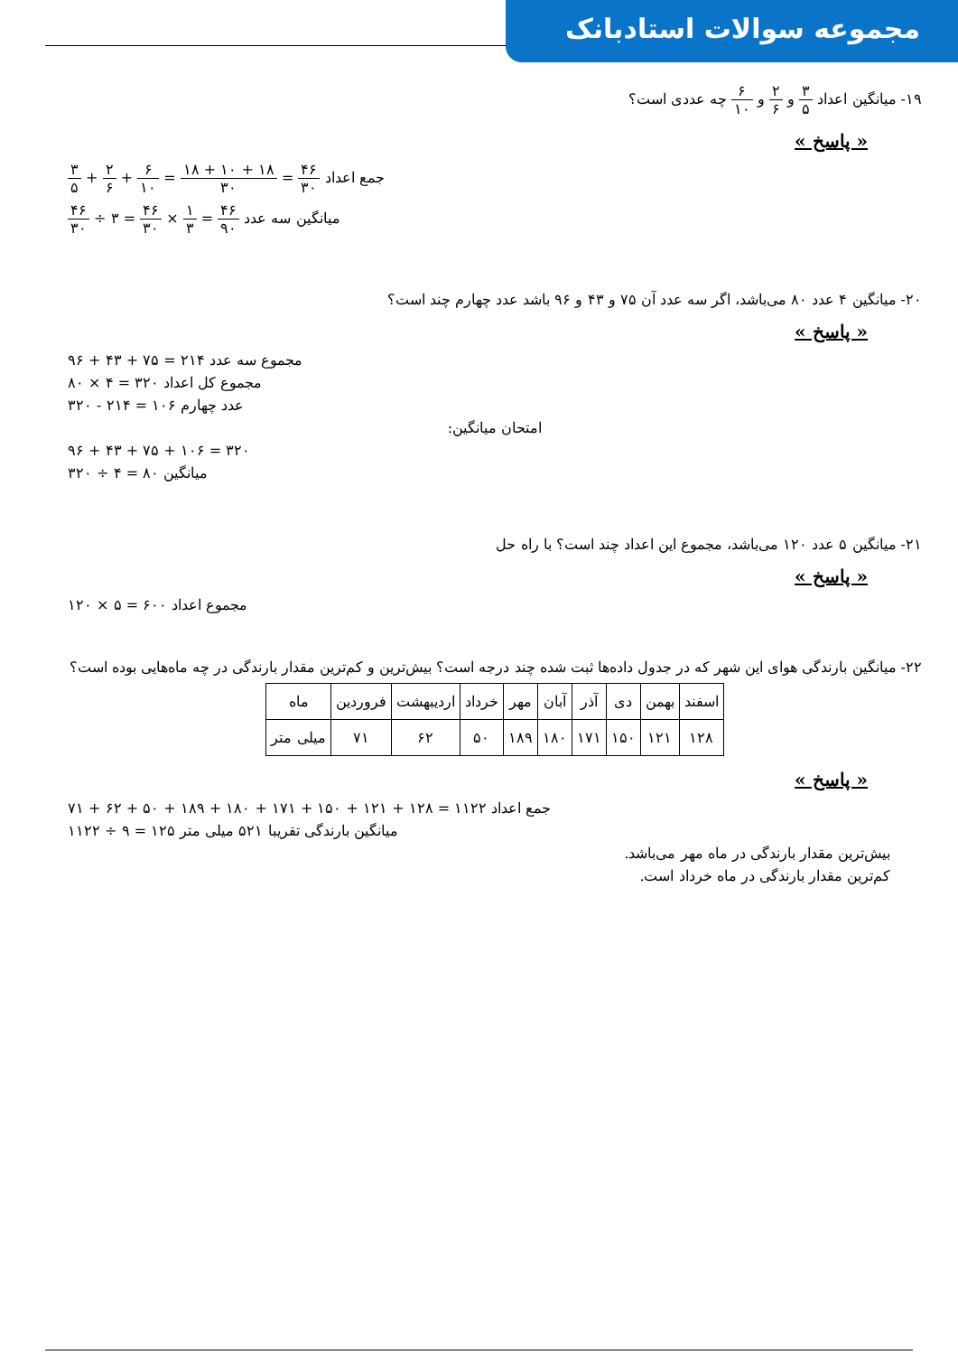مجموعه سوالات استادبانک
۱۹- میانگین اعداد ۳ ۵ و ۲ ۶ و ۶ ۱۰ چه عددی است؟
« پاسخ »
جمع اعداد ۴۶ ۳۰ = ۱۸ + ۱۰ + ۱۸ ۳۰ = ۶ ۱۰ + ۲ ۶ + ۳ ۵
میانگین سه عدد ۴۶ ۹۰ = ۱ ۳ × ۴۶ ۳۰ = ۳ ÷ ۴۶ ۳۰
۲۰- میانگین ۴ عدد ۸۰ می‌باشد، اگر سه عدد آن ۷۵ و ۴۳ و ۹۶ باشد عدد چهارم چند است؟
« پاسخ »
مجموع سه عدد ۲۱۴ = ۷۵ + ۴۳ + ۹۶
مجموع کل اعداد ۳۲۰ = ۴ × ۸۰
عدد چهارم ۱۰۶ = ۲۱۴ - ۳۲۰
امتحان میانگین:
۳۲۰ = ۱۰۶ + ۷۵ + ۴۳ + ۹۶
میانگین ۸۰ = ۴ ÷ ۳۲۰
۲۱- میانگین ۵ عدد ۱۲۰ می‌باشد، مجموع این اعداد چند است؟ با راه حل
« پاسخ »
مجموع اعداد ۶۰۰ = ۵ × ۱۲۰
۲۲- میانگین بارندگی هوای این شهر که در جدول داده‌ها ثبت شده چند درجه است؟ بیش‌ترین و کم‌ترین مقدار بارندگی در چه ماه‌هایی بوده است؟
| اسفند | بهمن | دی | آذر | آبان | مهر | خرداد | اردیبهشت | فروردین | ماه |
| ۱۲۸ | ۱۲۱ | ۱۵۰ | ۱۷۱ | ۱۸۰ | ۱۸۹ | ۵۰ | ۶۲ | ۷۱ | میلی متر |
« پاسخ »
جمع اعداد ۱۱۲۲ = ۱۲۸ + ۱۲۱ + ۱۵۰ + ۱۷۱ + ۱۸۰ + ۱۸۹ + ۵۰ + ۶۲ + ۷۱
میانگین بارندگی تقریبا ۵۲۱ میلی متر ۱۲۵ = ۹ ÷ ۱۱۲۲
بیش‌ترین مقدار بارندگی در ماه مهر می‌باشد.
کم‌ترین مقدار بارندگی در ماه خرداد است.